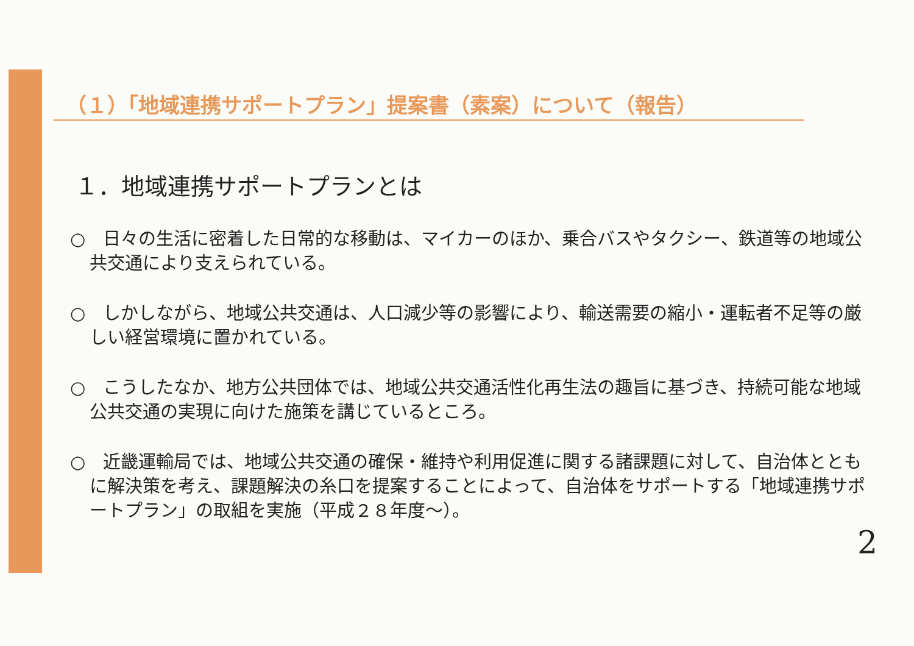（１）「地域連携サポートプラン」提案書（素案）について（報告）
１．地域連携サポートプランとは
○　日々の生活に密着した日常的な移動は、マイカーのほか、乗合バスやタクシー、鉄道等の地域公共交通により支えられている。
○　しかしながら、地域公共交通は、人口減少等の影響により、輸送需要の縮小・運転者不足等の厳しい経営環境に置かれている。
○　こうしたなか、地方公共団体では、地域公共交通活性化再生法の趣旨に基づき、持続可能な地域公共交通の実現に向けた施策を講じているところ。
○　近畿運輸局では、地域公共交通の確保・維持や利用促進に関する諸課題に対して、自治体とともに解決策を考え、課題解決の糸口を提案することによって、自治体をサポートする「地域連携サポートプラン」の取組を実施（平成２８年度～）。
2